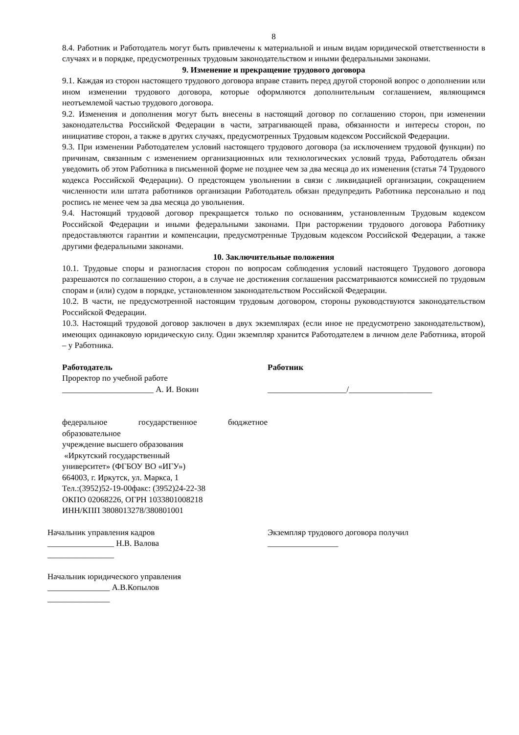8
8.4. Работник и Работодатель могут быть привлечены к материальной и иным видам юридической ответственности в случаях и в порядке, предусмотренных трудовым законодательством и иными федеральными законами.
9. Изменение и прекращение трудового договора
9.1. Каждая из сторон настоящего трудового договора вправе ставить перед другой стороной вопрос о дополнении или ином изменении трудового договора, которые оформляются дополнительным соглашением, являющимся неотъемлемой частью трудового договора.
9.2. Изменения и дополнения могут быть внесены в настоящий договор по соглашению сторон, при изменении законодательства Российской Федерации в части, затрагивающей права, обязанности и интересы сторон, по инициативе сторон, а также в других случаях, предусмотренных Трудовым кодексом Российской Федерации.
9.3. При изменении Работодателем условий настоящего трудового договора (за исключением трудовой функции) по причинам, связанным с изменением организационных или технологических условий труда, Работодатель обязан уведомить об этом Работника в письменной форме не позднее чем за два месяца до их изменения (статья 74 Трудового кодекса Российской Федерации). О предстоящем увольнении в связи с ликвидацией организации, сокращением численности или штата работников организации Работодатель обязан предупредить Работника персонально и под роспись не менее чем за два месяца до увольнения.
9.4. Настоящий трудовой договор прекращается только по основаниям, установленным Трудовым кодексом Российской Федерации и иными федеральными законами. При расторжении трудового договора Работнику предоставляются гарантии и компенсации, предусмотренные Трудовым кодексом Российской Федерации, а также другими федеральными законами.
10. Заключительные положения
10.1. Трудовые споры и разногласия сторон по вопросам соблюдения условий настоящего Трудового договора разрешаются по соглашению сторон, а в случае не достижения соглашения рассматриваются комиссией по трудовым спорам и (или) судом в порядке, установленном законодательством Российской Федерации.
10.2. В части, не предусмотренной настоящим трудовым договором, стороны руководствуются законодательством Российской Федерации.
10.3. Настоящий трудовой договор заключен в двух экземплярах (если иное не предусмотрено законодательством), имеющих одинаковую юридическую силу. Один экземпляр хранится Работодателем в личном деле Работника, второй – у Работника.
Работодатель
Проректор по учебной работе
______________________ А. И. Вокин
федеральное государственное бюджетное образовательное
учреждение высшего образования
«Иркутский государственный
университет» (ФГБОУ ВО «ИГУ»)
664003, г. Иркутск, ул. Маркса, 1
Тел.:(3952)52-19-00факс: (3952)24-22-38
ОКПО 02068226, ОГРН 1033801008218
ИНН/КПП 3808013278/380801001
Работник
___________________/____________________
Начальник управления кадров
________________ Н.В. Валова
________________
Начальник юридического управления
_______________ А.В.Копылов
_______________
Экземпляр трудового договора получил
_________________